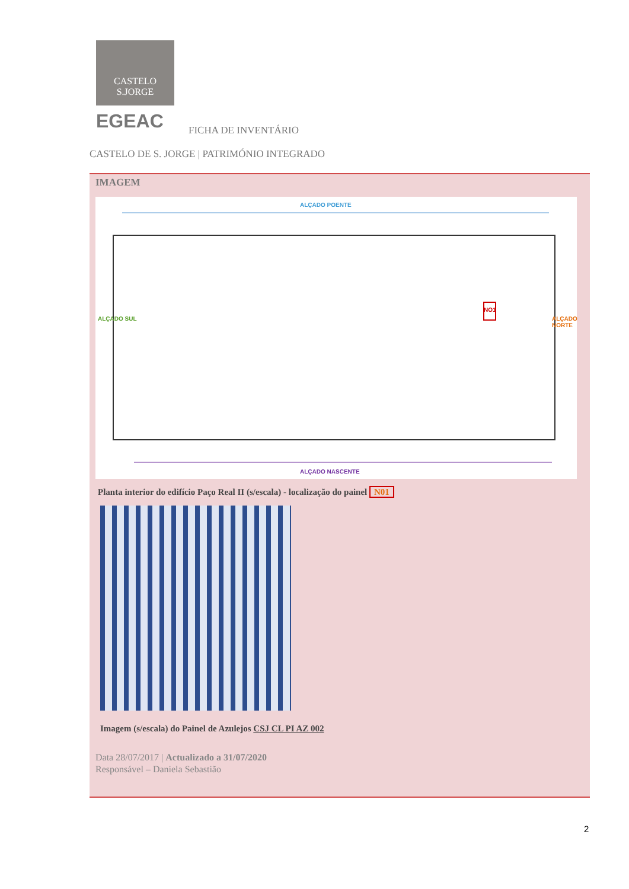CASTELO S.JORGE
EGEAC FICHA DE INVENTÁRIO
CASTELO DE S. JORGE | PATRIMÓNIO INTEGRADO
IMAGEM
ALÇADO POENTE
ALÇADO NASCENTE
ALÇADO SUL ALÇADO NORTE
NO1
Planta interior do edifício Paço Real II (s/escala) - localização do painel N01
Imagem (s/escala) do Painel de Azulejos CSJ CL PI AZ 002
Data 28/07/2017 | Actualizado a 31/07/2020
Responsável – Daniela Sebastião
2